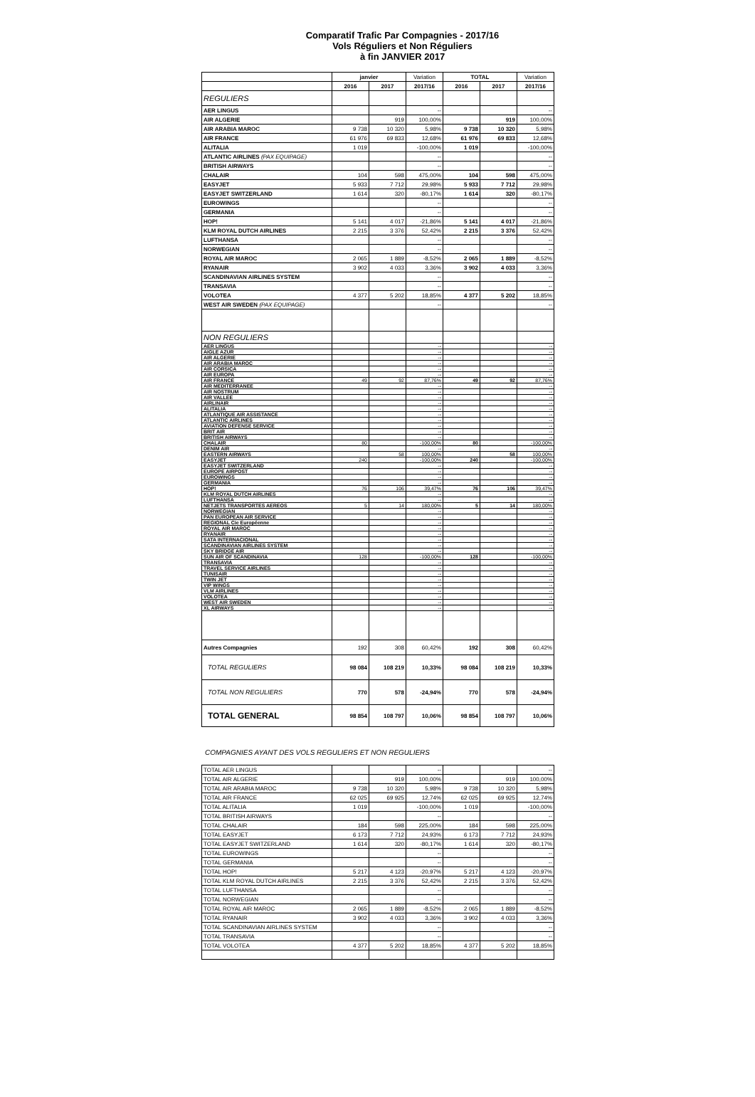Comparatif Trafic Par Compagnies - 2017/16
Vols Réguliers et Non Réguliers
à fin JANVIER 2017
| | janvier | | Variation | TOTAL | | Variation |
| --- | --- | --- | --- | --- | --- | --- |
| | 2016 | 2017 | 2017/16 | 2016 | 2017 | 2017/16 |
| REGULIERS | | | | | | |
| AER LINGUS | | | -- | | | -- |
| AIR ALGERIE | | 919 | 100,00% | | 919 | 100,00% |
| AIR ARABIA MAROC | 9 738 | 10 320 | 5,98% | 9 738 | 10 320 | 5,98% |
| AIR FRANCE | 61 976 | 69 833 | 12,68% | 61 976 | 69 833 | 12,68% |
| ALITALIA | 1 019 | | -100,00% | 1 019 | | -100,00% |
| ATLANTIC AIRLINES (PAX EQUIPAGE) | | | -- | | | -- |
| BRITISH AIRWAYS | | | -- | | | -- |
| CHALAIR | 104 | 598 | 475,00% | 104 | 598 | 475,00% |
| EASYJET | 5 933 | 7 712 | 29,98% | 5 933 | 7 712 | 29,98% |
| EASYJET SWITZERLAND | 1 614 | 320 | -80,17% | 1 614 | 320 | -80,17% |
| EUROWINGS | | | -- | | | -- |
| GERMANIA | | | -- | | | -- |
| HOP! | 5 141 | 4 017 | -21,86% | 5 141 | 4 017 | -21,86% |
| KLM ROYAL DUTCH AIRLINES | 2 215 | 3 376 | 52,42% | 2 215 | 3 376 | 52,42% |
| LUFTHANSA | | | -- | | | -- |
| NORWEGIAN | | | -- | | | -- |
| ROYAL AIR MAROC | 2 065 | 1 889 | -8,52% | 2 065 | 1 889 | -8,52% |
| RYANAIR | 3 902 | 4 033 | 3,36% | 3 902 | 4 033 | 3,36% |
| SCANDINAVIAN AIRLINES SYSTEM | | | -- | | | -- |
| TRANSAVIA | | | -- | | | -- |
| VOLOTEA | 4 377 | 5 202 | 18,85% | 4 377 | 5 202 | 18,85% |
| WEST AIR SWEDEN (PAX EQUIPAGE) | | | -- | | | -- |
| NON REGULIERS | | | | | | |
| AER LINGUS | | | -- | | | -- |
| AIGLE AZUR | | | -- | | | -- |
| AIR ALGERIE | | | -- | | | -- |
| AIR ARABIA MAROC | | | -- | | | -- |
| AIR CORSICA | | | -- | | | -- |
| AIR EUROPA | | | -- | | | -- |
| AIR FRANCE | 49 | 92 | 87,76% | 49 | 92 | 87,76% |
| AIR MEDITERRANEE | | | -- | | | -- |
| AIR NOSTRUM | | | -- | | | -- |
| AIR VALLEE | | | -- | | | -- |
| AIRLINAIR | | | -- | | | -- |
| ALITALIA | | | -- | | | -- |
| ATLANTIQUE AIR ASSISTANCE | | | -- | | | -- |
| ATLANTIC AIRLINES | | | -- | | | -- |
| AVIATION DEFENSE SERVICE | | | -- | | | -- |
| BRIT AIR | | | -- | | | -- |
| BRITISH AIRWAYS | | | -- | | | -- |
| CHALAIR | 80 | | -100,00% | 80 | | -100,00% |
| DENIM AIR | | | -- | | | -- |
| EASTERN AIRWAYS | | 58 | 100,00% | | 58 | 100,00% |
| EASYJET | 240 | | -100,00% | 240 | | -100,00% |
| EASYJET SWITZERLAND | | | -- | | | -- |
| EUROPE AIRPOST | | | -- | | | -- |
| EUROWINGS | | | -- | | | -- |
| GERMANIA | | | -- | | | -- |
| HOP! | 76 | 106 | 39,47% | 76 | 106 | 39,47% |
| KLM ROYAL DUTCH AIRLINES | | | -- | | | -- |
| LUFTHANSA | | | -- | | | -- |
| NETJETS TRANSPORTES AEREOS | 5 | 14 | 180,00% | 5 | 14 | 180,00% |
| NORWEGIAN | | | -- | | | -- |
| PAN EUROPEAN AIR SERVICE | | | -- | | | -- |
| REGIONAL Cie Européenne | | | -- | | | -- |
| ROYAL AIR MAROC | | | -- | | | -- |
| RYANAIR | | | -- | | | -- |
| SATA INTERNACIONAL | | | -- | | | -- |
| SCANDINAVIAN AIRLINES SYSTEM | | | -- | | | -- |
| SKY BRIDGE AIR | | | -- | | | -- |
| SUN AIR OF SCANDINAVIA | 128 | | -100,00% | 128 | | -100,00% |
| TRANSAVIA | | | -- | | | -- |
| TRAVEL SERVICE AIRLINES | | | -- | | | -- |
| TUNISAIR | | | -- | | | -- |
| TWIN JET | | | -- | | | -- |
| VIP WINGS | | | -- | | | -- |
| VLM AIRLINES | | | -- | | | -- |
| VOLOTEA | | | -- | | | -- |
| WEST AIR SWEDEN | | | -- | | | -- |
| XL AIRWAYS | | | -- | | | -- |
| Autres Compagnies | 192 | 308 | 60,42% | 192 | 308 | 60,42% |
| TOTAL REGULIERS | 98 084 | 108 219 | 10,33% | 98 084 | 108 219 | 10,33% |
| TOTAL NON REGULIERS | 770 | 578 | -24,94% | 770 | 578 | -24,94% |
| TOTAL GENERAL | 98 854 | 108 797 | 10,06% | 98 854 | 108 797 | 10,06% |
COMPAGNIES AYANT DES VOLS REGULIERS ET NON REGULIERS
| TOTAL AER LINGUS | | | -- | | | -- |
| TOTAL AIR ALGERIE | | 919 | 100,00% | | 919 | 100,00% |
| TOTAL AIR ARABIA MAROC | 9 738 | 10 320 | 5,98% | 9 738 | 10 320 | 5,98% |
| TOTAL AIR FRANCE | 62 025 | 69 925 | 12,74% | 62 025 | 69 925 | 12,74% |
| TOTAL ALITALIA | 1 019 | | -100,00% | 1 019 | | -100,00% |
| TOTAL BRITISH AIRWAYS | | | -- | | | -- |
| TOTAL CHALAIR | 184 | 598 | 225,00% | 184 | 598 | 225,00% |
| TOTAL EASYJET | 6 173 | 7 712 | 24,93% | 6 173 | 7 712 | 24,93% |
| TOTAL EASYJET SWITZERLAND | 1 614 | 320 | -80,17% | 1 614 | 320 | -80,17% |
| TOTAL EUROWINGS | | | -- | | | -- |
| TOTAL GERMANIA | | | -- | | | -- |
| TOTAL HOP! | 5 217 | 4 123 | -20,97% | 5 217 | 4 123 | -20,97% |
| TOTAL KLM ROYAL DUTCH AIRLINES | 2 215 | 3 376 | 52,42% | 2 215 | 3 376 | 52,42% |
| TOTAL LUFTHANSA | | | -- | | | -- |
| TOTAL NORWEGIAN | | | -- | | | -- |
| TOTAL ROYAL AIR MAROC | 2 065 | 1 889 | -8,52% | 2 065 | 1 889 | -8,52% |
| TOTAL RYANAIR | 3 902 | 4 033 | 3,36% | 3 902 | 4 033 | 3,36% |
| TOTAL SCANDINAVIAN AIRLINES SYSTEM | | | -- | | | -- |
| TOTAL TRANSAVIA | | | -- | | | -- |
| TOTAL VOLOTEA | 4 377 | 5 202 | 18,85% | 4 377 | 5 202 | 18,85% |